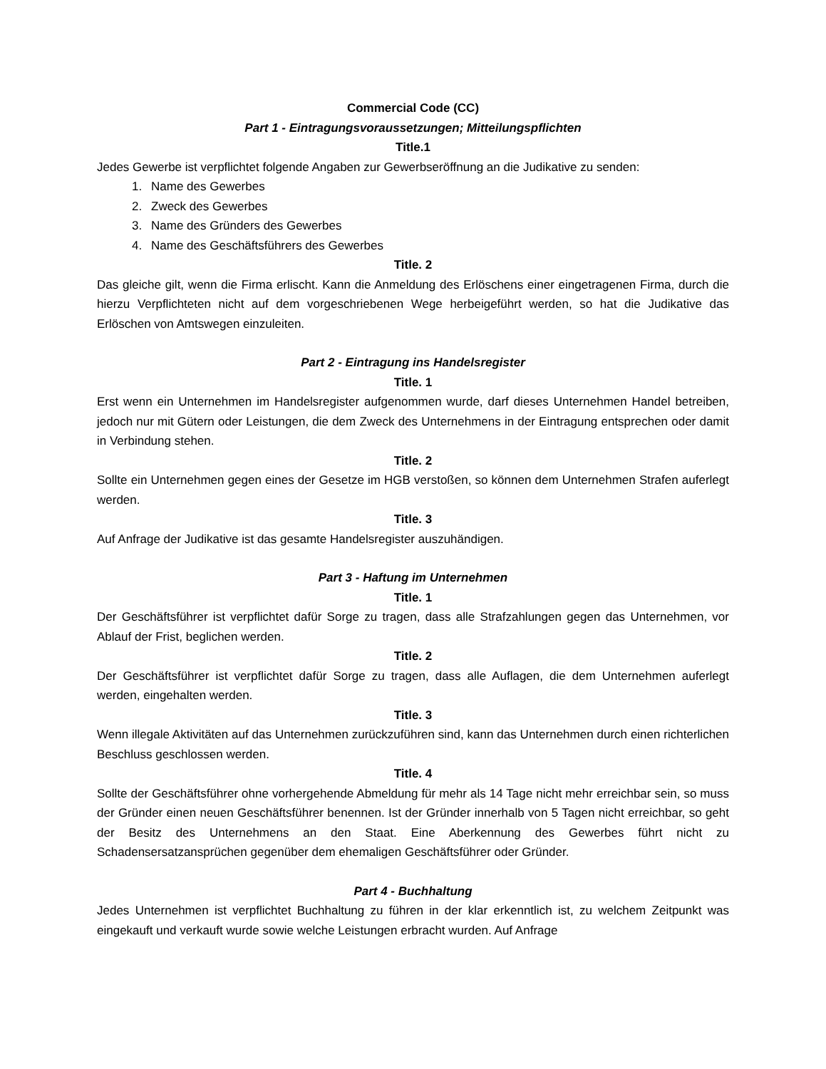Commercial Code (CC)
Part 1 - Eintragungsvoraussetzungen; Mitteilungspflichten
Title.1
Jedes Gewerbe ist verpflichtet folgende Angaben zur Gewerbseröffnung an die Judikative zu senden:
1. Name des Gewerbes
2. Zweck des Gewerbes
3. Name des Gründers des Gewerbes
4. Name des Geschäftsführers des Gewerbes
Title. 2
Das gleiche gilt, wenn die Firma erlischt. Kann die Anmeldung des Erlöschens einer eingetragenen Firma, durch die hierzu Verpflichteten nicht auf dem vorgeschriebenen Wege herbeigeführt werden, so hat die Judikative das Erlöschen von Amtswegen einzuleiten.
Part 2 - Eintragung ins Handelsregister
Title. 1
Erst wenn ein Unternehmen im Handelsregister aufgenommen wurde, darf dieses Unternehmen Handel betreiben, jedoch nur mit Gütern oder Leistungen, die dem Zweck des Unternehmens in der Eintragung entsprechen oder damit in Verbindung stehen.
Title. 2
Sollte ein Unternehmen gegen eines der Gesetze im HGB verstoßen, so können dem Unternehmen Strafen auferlegt werden.
Title. 3
Auf Anfrage der Judikative ist das gesamte Handelsregister auszuhändigen.
Part 3 - Haftung im Unternehmen
Title. 1
Der Geschäftsführer ist verpflichtet dafür Sorge zu tragen, dass alle Strafzahlungen gegen das Unternehmen, vor Ablauf der Frist, beglichen werden.
Title. 2
Der Geschäftsführer ist verpflichtet dafür Sorge zu tragen, dass alle Auflagen, die dem Unternehmen auferlegt werden, eingehalten werden.
Title. 3
Wenn illegale Aktivitäten auf das Unternehmen zurückzuführen sind, kann das Unternehmen durch einen richterlichen Beschluss geschlossen werden.
Title. 4
Sollte der Geschäftsführer ohne vorhergehende Abmeldung für mehr als 14 Tage nicht mehr erreichbar sein, so muss der Gründer einen neuen Geschäftsführer benennen. Ist der Gründer innerhalb von 5 Tagen nicht erreichbar, so geht der Besitz des Unternehmens an den Staat. Eine Aberkennung des Gewerbes führt nicht zu Schadensersatzansprüchen gegenüber dem ehemaligen Geschäftsführer oder Gründer.
Part 4 - Buchhaltung
Jedes Unternehmen ist verpflichtet Buchhaltung zu führen in der klar erkenntlich ist, zu welchem Zeitpunkt was eingekauft und verkauft wurde sowie welche Leistungen erbracht wurden. Auf Anfrage